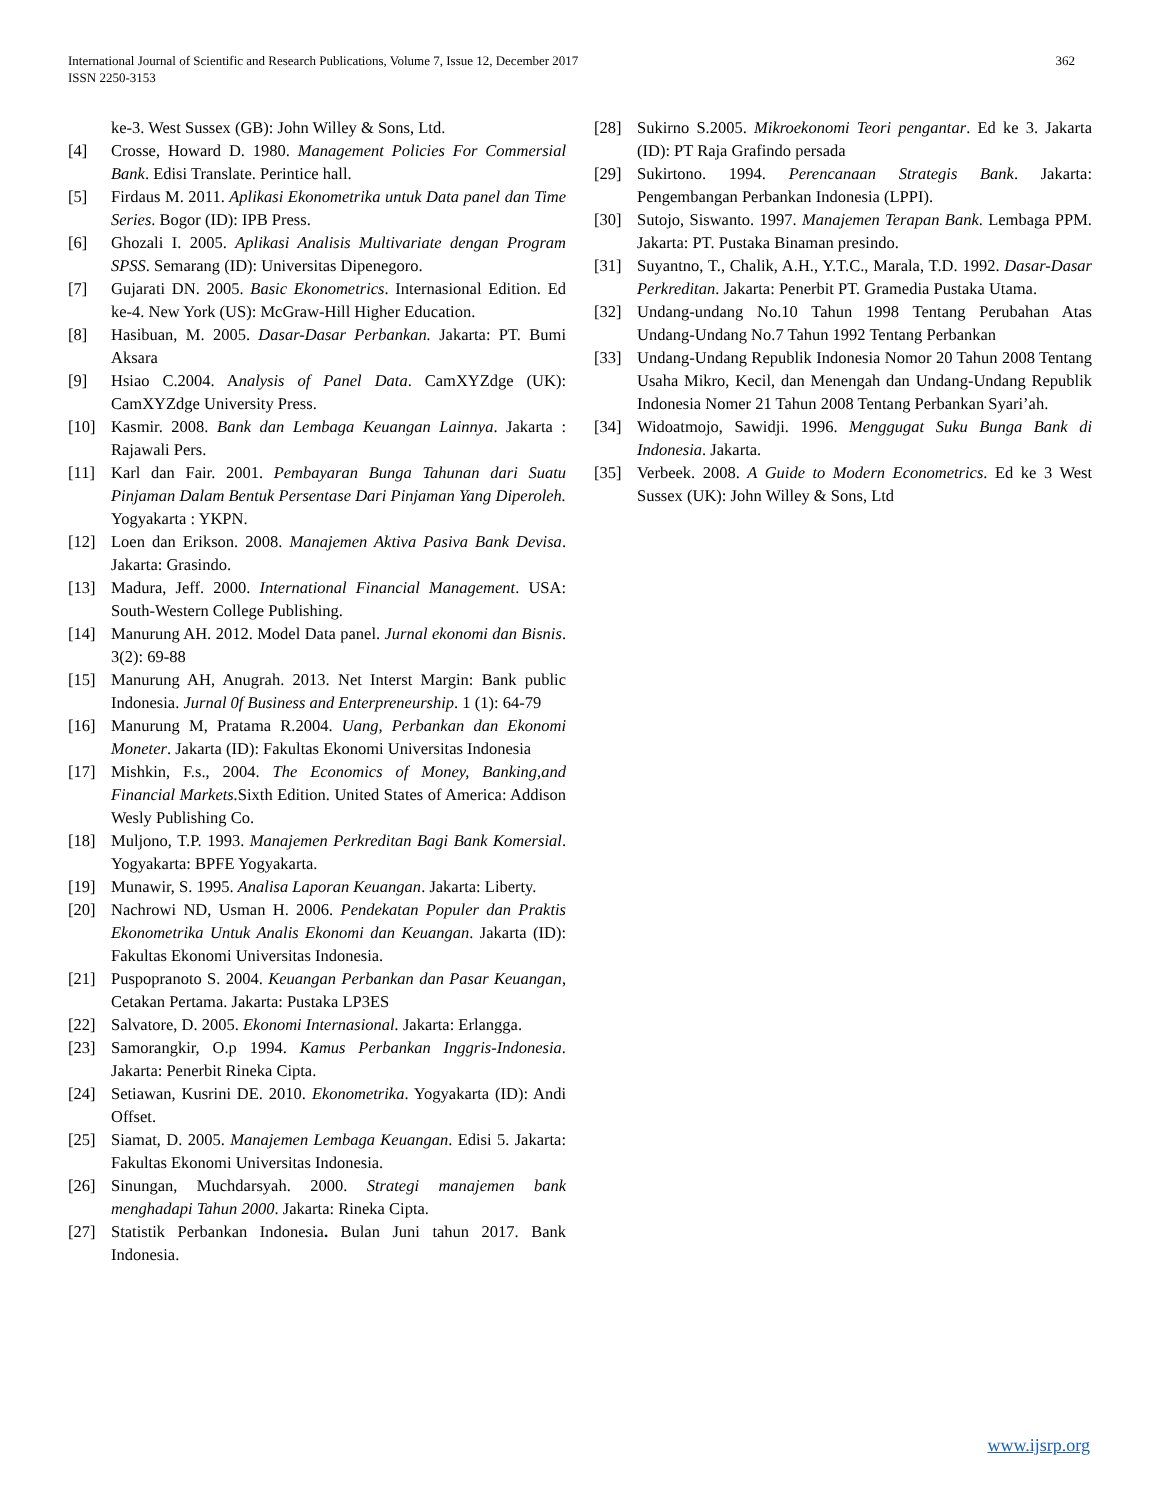International Journal of Scientific and Research Publications, Volume 7, Issue 12, December 2017
ISSN 2250-3153
362
ke-3. West Sussex (GB): John Willey & Sons, Ltd.
[4] Crosse, Howard D. 1980. Management Policies For Commersial Bank. Edisi Translate. Perintice hall.
[5] Firdaus M. 2011. Aplikasi Ekonometrika untuk Data panel dan Time Series. Bogor (ID): IPB Press.
[6] Ghozali I. 2005. Aplikasi Analisis Multivariate dengan Program SPSS. Semarang (ID): Universitas Dipenegoro.
[7] Gujarati DN. 2005. Basic Ekonometrics. Internasional Edition. Ed ke-4. New York (US): McGraw-Hill Higher Education.
[8] Hasibuan, M. 2005. Dasar-Dasar Perbankan. Jakarta: PT. Bumi Aksara
[9] Hsiao C.2004. Analysis of Panel Data. CamXYZdge (UK): CamXYZdge University Press.
[10] Kasmir. 2008. Bank dan Lembaga Keuangan Lainnya. Jakarta : Rajawali Pers.
[11] Karl dan Fair. 2001. Pembayaran Bunga Tahunan dari Suatu Pinjaman Dalam Bentuk Persentase Dari Pinjaman Yang Diperoleh. Yogyakarta : YKPN.
[12] Loen dan Erikson. 2008. Manajemen Aktiva Pasiva Bank Devisa. Jakarta: Grasindo.
[13] Madura, Jeff. 2000. International Financial Management. USA: South-Western College Publishing.
[14] Manurung AH. 2012. Model Data panel. Jurnal ekonomi dan Bisnis. 3(2): 69-88
[15] Manurung AH, Anugrah. 2013. Net Interst Margin: Bank public Indonesia. Jurnal 0f Business and Enterpreneurship. 1 (1): 64-79
[16] Manurung M, Pratama R.2004. Uang, Perbankan dan Ekonomi Moneter. Jakarta (ID): Fakultas Ekonomi Universitas Indonesia
[17] Mishkin, F.s., 2004. The Economics of Money, Banking,and Financial Markets. Sixth Edition. United States of America: Addison Wesly Publishing Co.
[18] Muljono, T.P. 1993. Manajemen Perkreditan Bagi Bank Komersial. Yogyakarta: BPFE Yogyakarta.
[19] Munawir, S. 1995. Analisa Laporan Keuangan. Jakarta: Liberty.
[20] Nachrowi ND, Usman H. 2006. Pendekatan Populer dan Praktis Ekonometrika Untuk Analis Ekonomi dan Keuangan. Jakarta (ID): Fakultas Ekonomi Universitas Indonesia.
[21] Puspopranoto S. 2004. Keuangan Perbankan dan Pasar Keuangan, Cetakan Pertama. Jakarta: Pustaka LP3ES
[22] Salvatore, D. 2005. Ekonomi Internasional. Jakarta: Erlangga.
[23] Samorangkir, O.p 1994. Kamus Perbankan Inggris-Indonesia. Jakarta: Penerbit Rineka Cipta.
[24] Setiawan, Kusrini DE. 2010. Ekonometrika. Yogyakarta (ID): Andi Offset.
[25] Siamat, D. 2005. Manajemen Lembaga Keuangan. Edisi 5. Jakarta: Fakultas Ekonomi Universitas Indonesia.
[26] Sinungan, Muchdarsyah. 2000. Strategi manajemen bank menghadapi Tahun 2000. Jakarta: Rineka Cipta.
[27] Statistik Perbankan Indonesia. Bulan Juni tahun 2017. Bank Indonesia.
[28] Sukirno S.2005. Mikroekonomi Teori pengantar. Ed ke 3. Jakarta (ID): PT Raja Grafindo persada
[29] Sukirtono. 1994. Perencanaan Strategis Bank. Jakarta: Pengembangan Perbankan Indonesia (LPPI).
[30] Sutojo, Siswanto. 1997. Manajemen Terapan Bank. Lembaga PPM. Jakarta: PT. Pustaka Binaman presindo.
[31] Suyantno, T., Chalik, A.H., Y.T.C., Marala, T.D. 1992. Dasar-Dasar Perkreditan. Jakarta: Penerbit PT. Gramedia Pustaka Utama.
[32] Undang-undang No.10 Tahun 1998 Tentang Perubahan Atas Undang-Undang No.7 Tahun 1992 Tentang Perbankan
[33] Undang-Undang Republik Indonesia Nomor 20 Tahun 2008 Tentang Usaha Mikro, Kecil, dan Menengah dan Undang-Undang Republik Indonesia Nomer 21 Tahun 2008 Tentang Perbankan Syari’ah.
[34] Widoatmojo, Sawidji. 1996. Menggugat Suku Bunga Bank di Indonesia. Jakarta.
[35] Verbeek. 2008. A Guide to Modern Econometrics. Ed ke 3 West Sussex (UK): John Willey & Sons, Ltd
www.ijsrp.org